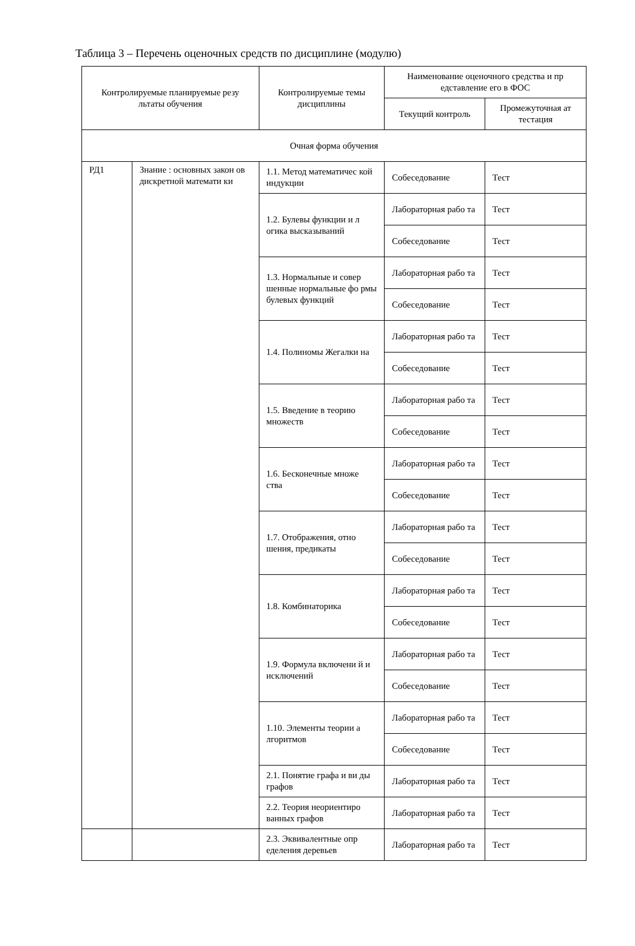Таблица 3 – Перечень оценочных средств по дисциплине (модулю)
| Контролируемые планируемые резу льтаты обучения | | Контролируемые темы дисциплины | Наименование оценочного средства и пр едставление его в ФОС | |
| --- | --- | --- | --- | --- |
| | | | Текущий контроль | Промежуточная ат тестация |
| Очная форма обучения | | | | |
| РД1 | Знание : основных закон ов дискретной математи ки | 1.1. Метод математичес кой индукции | Собеседование | Тест |
| | | 1.2. Булевы функции и л огика высказываний | Лабораторная рабо та | Тест |
| | | | Собеседование | Тест |
| | | 1.3. Нормальные и совер шенные нормальные фо рмы булевых функций | Лабораторная рабо та | Тест |
| | | | Собеседование | Тест |
| | | 1.4. Полиномы Жегалки на | Лабораторная рабо та | Тест |
| | | | Собеседование | Тест |
| | | 1.5. Введение в теорию множеств | Лабораторная рабо та | Тест |
| | | | Собеседование | Тест |
| | | 1.6. Бесконечные множе ства | Лабораторная рабо та | Тест |
| | | | Собеседование | Тест |
| | | 1.7. Отображения, отно шения, предикаты | Лабораторная рабо та | Тест |
| | | | Собеседование | Тест |
| | | 1.8. Комбинаторика | Лабораторная рабо та | Тест |
| | | | Собеседование | Тест |
| | | 1.9. Формула включени й и исключений | Лабораторная рабо та | Тест |
| | | | Собеседование | Тест |
| | | 1.10. Элементы теории а лгоритмов | Лабораторная рабо та | Тест |
| | | | Собеседование | Тест |
| | | 2.1. Понятие графа и ви ды графов | Лабораторная рабо та | Тест |
| | | 2.2. Теория неориентиро ванных графов | Лабораторная рабо та | Тест |
| | | 2.3. Эквивалентные опр еделения деревьев | Лабораторная рабо та | Тест |